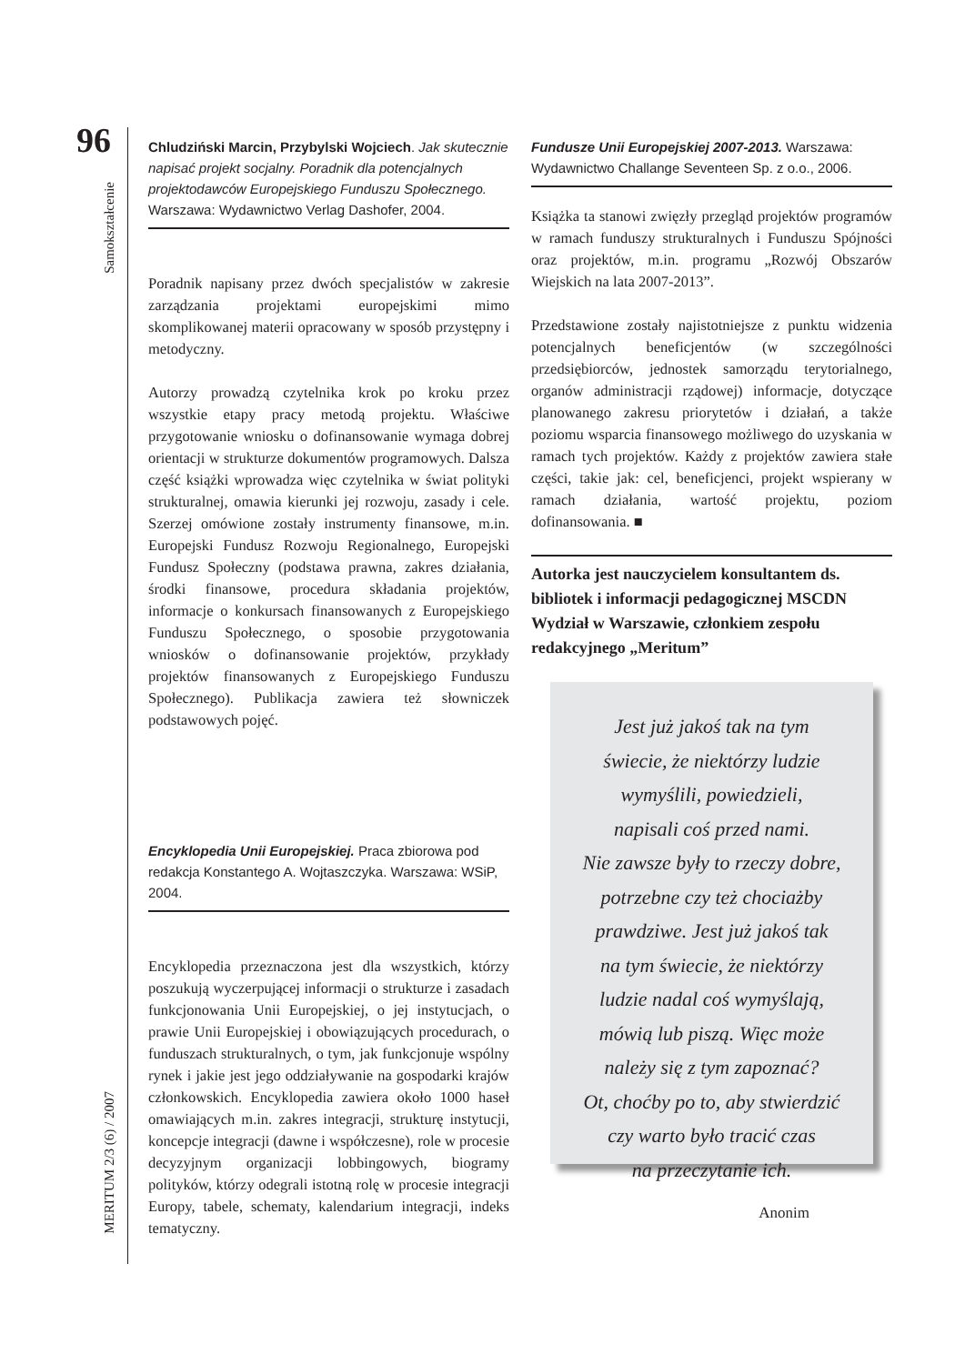96
Samokształcenie
MERITUM 2/3 (6) / 2007
Chludziński Marcin, Przybylski Wojciech. Jak skutecznie napisać projekt socjalny. Poradnik dla potencjalnych projektodawców Europejskiego Funduszu Społecznego. Warszawa: Wydawnictwo Verlag Dashofer, 2004.
Poradnik napisany przez dwóch specjalistów w zakresie zarządzania projektami europejskimi mimo skomplikowanej materii opracowany w sposób przystępny i metodyczny.
Autorzy prowadzą czytelnika krok po kroku przez wszystkie etapy pracy metodą projektu. Właściwe przygotowanie wniosku o dofinansowanie wymaga dobrej orientacji w strukturze dokumentów programowych. Dalsza część książki wprowadza więc czytelnika w świat polityki strukturalnej, omawia kierunki jej rozwoju, zasady i cele. Szerzej omówione zostały instrumenty finansowe, m.in. Europejski Fundusz Rozwoju Regionalnego, Europejski Fundusz Społeczny (podstawa prawna, zakres działania, środki finansowe, procedura składania projektów, informacje o konkursach finansowanych z Europejskiego Funduszu Społecznego, o sposobie przygotowania wniosków o dofinansowanie projektów, przykłady projektów finansowanych z Europejskiego Funduszu Społecznego). Publikacja zawiera też słowniczek podstawowych pojęć.
Encyklopedia Unii Europejskiej. Praca zbiorowa pod redakcja Konstantego A. Wojtaszczyka. Warszawa: WSiP, 2004.
Encyklopedia przeznaczona jest dla wszystkich, którzy poszukują wyczerpującej informacji o strukturze i zasadach funkcjonowania Unii Europejskiej, o jej instytucjach, o prawie Unii Europejskiej i obowiązujących procedurach, o funduszach strukturalnych, o tym, jak funkcjonuje wspólny rynek i jakie jest jego oddziaływanie na gospodarki krajów członkowskich. Encyklopedia zawiera około 1000 haseł omawiających m.in. zakres integracji, strukturę instytucji, koncepcje integracji (dawne i współczesne), role w procesie decyzyjnym organizacji lobbingowych, biogramy polityków, którzy odegrali istotną rolę w procesie integracji Europy, tabele, schematy, kalendarium integracji, indeks tematyczny.
Fundusze Unii Europejskiej 2007-2013. Warszawa: Wydawnictwo Challange Seventeen Sp. z o.o., 2006.
Książka ta stanowi zwięzły przegląd projektów programów w ramach funduszy strukturalnych i Funduszu Spójności oraz projektów, m.in. programu „Rozwój Obszarów Wiejskich na lata 2007-2013”.
Przedstawione zostały najistotniejsze z punktu widzenia potencjalnych beneficjentów (w szczególności przedsiębiorców, jednostek samorządu terytorialnego, organów administracji rządowej) informacje, dotyczące planowanego zakresu priorytetów i działań, a także poziomu wsparcia finansowego możliwego do uzyskania w ramach tych projektów. Każdy z projektów zawiera stałe części, takie jak: cel, beneficjenci, projekt wspierany w ramach działania, wartość projektu, poziom dofinansowania. ■
Autorka jest nauczycielem konsultantem ds. bibliotek i informacji pedagogicznej MSCDN Wydział w Warszawie, członkiem zespołu redakcyjnego „Meritum”
Jest już jakoś tak na tym
świecie, że niektórzy ludzie
wymyślili, powiedzieli,
napisali coś przed nami.
Nie zawsze były to rzeczy dobre,
potrzebne czy też chociażby
prawdziwe. Jest już jakoś tak
na tym świecie, że niektórzy
ludzie nadal coś wymyślają,
mówią lub piszą. Więc może
należy się z tym zapoznać?
Ot, choćby po to, aby stwierdzić
czy warto było tracić czas
na przeczytanie ich.
Anonim